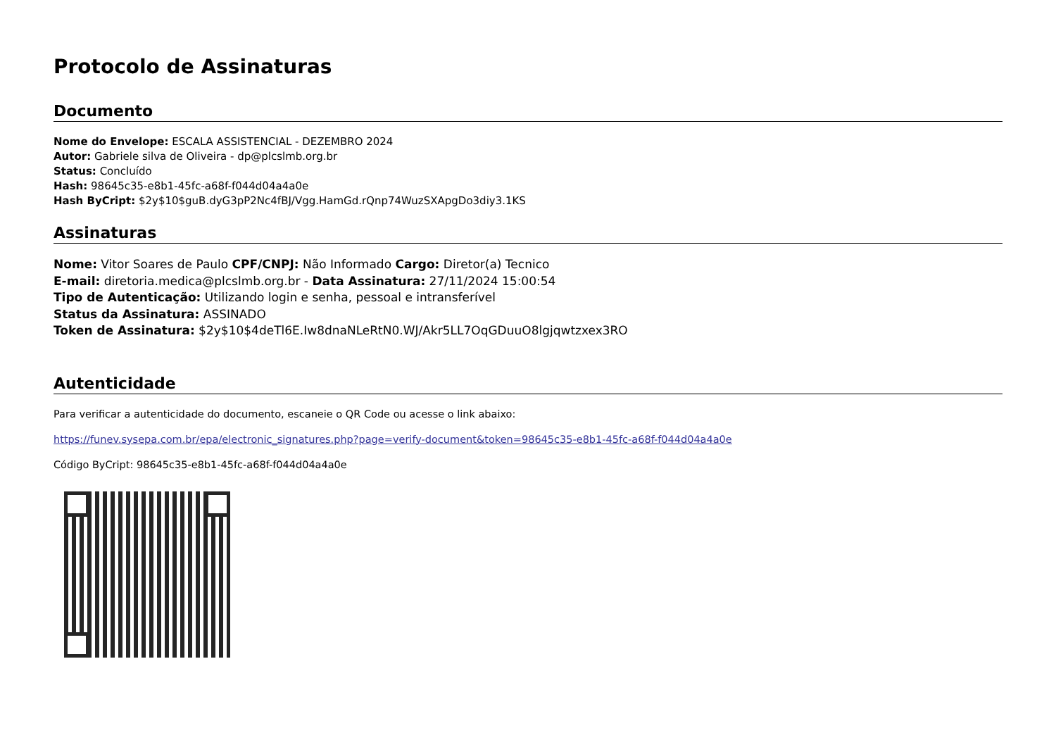Protocolo de Assinaturas
Documento
Nome do Envelope: ESCALA ASSISTENCIAL - DEZEMBRO 2024
Autor: Gabriele silva de Oliveira - dp@plcslmb.org.br
Status: Concluído
Hash: 98645c35-e8b1-45fc-a68f-f044d04a4a0e
Hash ByCript: $2y$10$guB.dyG3pP2Nc4fBJ/Vgg.HamGd.rQnp74WuzSXApgDo3diy3.1KS
Assinaturas
Nome: Vitor Soares de Paulo CPF/CNPJ: Não Informado Cargo: Diretor(a) Tecnico
E-mail: diretoria.medica@plcslmb.org.br - Data Assinatura: 27/11/2024 15:00:54
Tipo de Autenticação: Utilizando login e senha, pessoal e intransferível
Status da Assinatura: ASSINADO
Token de Assinatura: $2y$10$4deTl6E.Iw8dnaNLeRtN0.WJ/Akr5LL7OqGDuuO8lgjqwtzxex3RO
Autenticidade
Para verificar a autenticidade do documento, escaneie o QR Code ou acesse o link abaixo:
https://funev.sysepa.com.br/epa/electronic_signatures.php?page=verify-document&token=98645c35-e8b1-45fc-a68f-f044d04a4a0e
Código ByCript: 98645c35-e8b1-45fc-a68f-f044d04a4a0e